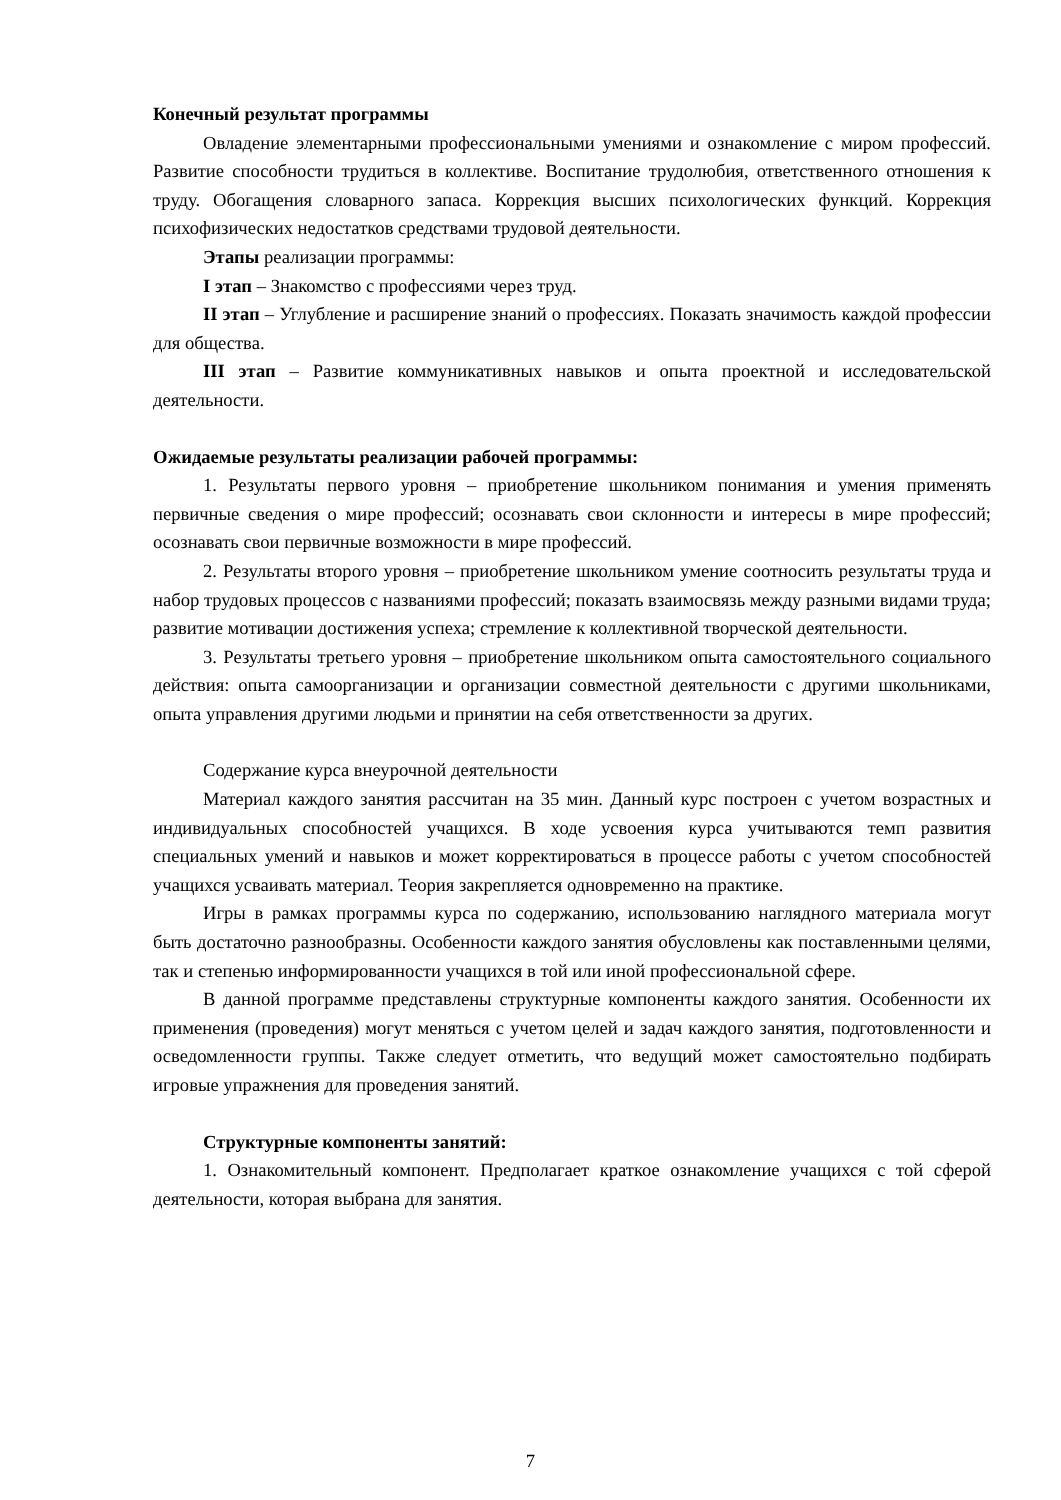Конечный результат программы
Овладение элементарными профессиональными умениями и ознакомление с миром профессий. Развитие способности трудиться в коллективе. Воспитание трудолюбия, ответственного отношения к труду. Обогащения словарного запаса. Коррекция высших психологических функций. Коррекция психофизических недостатков средствами трудовой деятельности.
Этапы реализации программы:
I этап – Знакомство с профессиями через труд.
II этап – Углубление и расширение знаний о профессиях. Показать значимость каждой профессии для общества.
III этап – Развитие коммуникативных навыков и опыта проектной и исследовательской деятельности.
Ожидаемые результаты реализации рабочей программы:
1. Результаты первого уровня – приобретение школьником понимания и умения применять первичные сведения о мире профессий; осознавать свои склонности и интересы в мире профессий; осознавать свои первичные возможности в мире профессий.
2. Результаты второго уровня – приобретение школьником умение соотносить результаты труда и набор трудовых процессов с названиями профессий; показать взаимосвязь между разными видами труда; развитие мотивации достижения успеха; стремление к коллективной творческой деятельности.
3. Результаты третьего уровня – приобретение школьником опыта самостоятельного социального действия: опыта самоорганизации и организации совместной деятельности с другими школьниками, опыта управления другими людьми и принятии на себя ответственности за других.
Содержание курса внеурочной деятельности
Материал каждого занятия рассчитан на 35 мин. Данный курс построен с учетом возрастных и индивидуальных способностей учащихся. В ходе усвоения курса учитываются темп развития специальных умений и навыков и может корректироваться в процессе работы с учетом способностей учащихся усваивать материал. Теория закрепляется одновременно на практике.
Игры в рамках программы курса по содержанию, использованию наглядного материала могут быть достаточно разнообразны. Особенности каждого занятия обусловлены как поставленными целями, так и степенью информированности учащихся в той или иной профессиональной сфере.
В данной программе представлены структурные компоненты каждого занятия. Особенности их применения (проведения) могут меняться с учетом целей и задач каждого занятия, подготовленности и осведомленности группы. Также следует отметить, что ведущий может самостоятельно подбирать игровые упражнения для проведения занятий.
Структурные компоненты занятий:
1. Ознакомительный компонент. Предполагает краткое ознакомление учащихся с той сферой деятельности, которая выбрана для занятия.
7